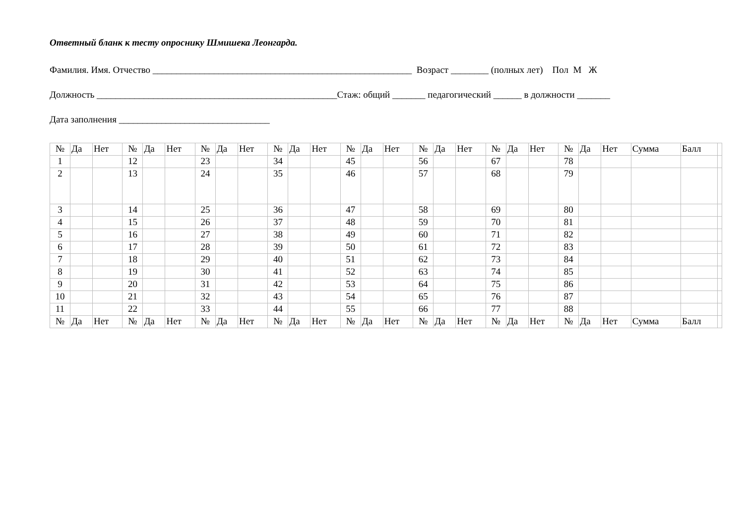Ответный бланк к тесту опроснику Шмишека Леонгарда.
Фамилия. Имя. Отчество _______________________________________________________ Возраст ________ (полных лет) Пол М Ж
Должность ___________________________________________________Стаж: общий _______ педагогический ______ в должности _______
Дата заполнения ________________________________
| № | Да | Нет | № | Да | Нет | № | Да | Нет | № | Да | Нет | № | Да | Нет | № | Да | Нет | № | Да | Нет | № | Да | Нет | Сумма | Балл | |
| 1 | | | 12 | | | 23 | | | 34 | | | 45 | | | 56 | | | 67 | | | 78 | | | | | |
| 2 | | | 13 | | | 24 | | | 35 | | | 46 | | | 57 | | | 68 | | | 79 | | | | | |
| 3 | | | 14 | | | 25 | | | 36 | | | 47 | | | 58 | | | 69 | | | 80 | | | | | |
| 4 | | | 15 | | | 26 | | | 37 | | | 48 | | | 59 | | | 70 | | | 81 | | | | | |
| 5 | | | 16 | | | 27 | | | 38 | | | 49 | | | 60 | | | 71 | | | 82 | | | | | |
| 6 | | | 17 | | | 28 | | | 39 | | | 50 | | | 61 | | | 72 | | | 83 | | | | | |
| 7 | | | 18 | | | 29 | | | 40 | | | 51 | | | 62 | | | 73 | | | 84 | | | | | |
| 8 | | | 19 | | | 30 | | | 41 | | | 52 | | | 63 | | | 74 | | | 85 | | | | | |
| 9 | | | 20 | | | 31 | | | 42 | | | 53 | | | 64 | | | 75 | | | 86 | | | | | |
| 10 | | | 21 | | | 32 | | | 43 | | | 54 | | | 65 | | | 76 | | | 87 | | | | | |
| 11 | | | 22 | | | 33 | | | 44 | | | 55 | | | 66 | | | 77 | | | 88 | | | | | |
| № | Да | Нет | № | Да | Нет | № | Да | Нет | № | Да | Нет | № | Да | Нет | № | Да | Нет | № | Да | Нет | № | Да | Нет | Сумма | Балл | |